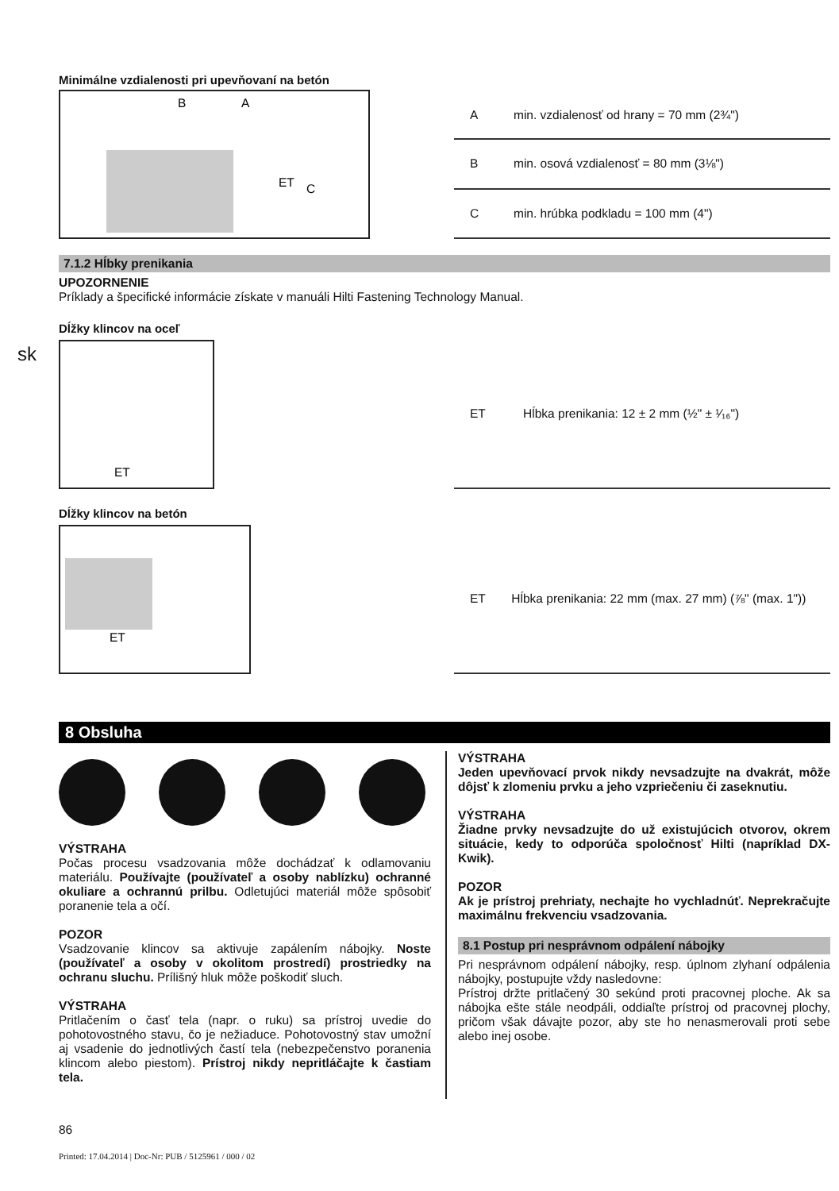sk
Minimálne vzdialenosti pri upevňovaní na betón
B
A
ET
C
| A | min. vzdialenosť od hrany = 70 mm (2¾") |
| B | min. osová vzdialenosť = 80 mm (3⅛") |
| C | min. hrúbka podkladu = 100 mm (4") |
7.1.2 Hĺbky prenikania
UPOZORNENIE
Príklady a špecifické informácie získate v manuáli Hilti Fastening Technology Manual.
Dĺžky klincov na oceľ
ET
| ET | Hĺbka prenikania: 12 ± 2 mm (½" ± ¹⁄₁₆") |
Dĺžky klincov na betón
ET
| ET | Hĺbka prenikania: 22 mm (max. 27 mm) (⅞" (max. 1")) |
8 Obsluha
VÝSTRAHA
Počas procesu vsadzovania môže dochádzať k odlamovaniu materiálu. Používajte (používateľ a osoby nablízku) ochranné okuliare a ochrannú prilbu. Odletujúci materiál môže spôsobiť poranenie tela a očí.
POZOR
Vsadzovanie klincov sa aktivuje zapálením nábojky. Noste (používateľ a osoby v okolitom prostredí) prostriedky na ochranu sluchu. Príliš­ný hluk môže poškodiť sluch.
VÝSTRAHA
Pritlačením o časť tela (napr. o ruku) sa prístroj uvedie do pohotovostného stavu, čo je nežiaduce. Pohotovostný stav umožní aj vsadenie do jednotlivých častí tela (nebezpečenstvo poranenia klincom alebo piestom). Prístroj nikdy nepritláčajte k častiam tela.
VÝSTRAHA
Jeden upevňovací prvok nikdy nevsadzujte na dvakrát, môže dôjsť k zlomeniu prvku a jeho vzpriečeniu či zaseknutiu.
VÝSTRAHA
Žiadne prvky nevsadzujte do už existujúcich otvorov, okrem situácie, kedy to odporúča spoločnosť Hilti (napríklad DX-Kwik).
POZOR
Ak je prístroj prehriaty, nechajte ho vychladnúť. Neprekračujte maximálnu frekvenciu vsadzovania.
8.1 Postup pri nesprávnom odpálení nábojky
Pri nesprávnom odpálení nábojky, resp. úplnom zlyhaní odpálenia nábojky, postupujte vždy nasledovne:
Prístroj držte pritlačený 30 sekúnd proti pracovnej ploche. Ak sa nábojka ešte stále neodpáli, oddiaľte prístroj od pracovnej plochy, pričom však dávajte pozor, aby ste ho nenasmerovali proti sebe alebo inej osobe.
86
Printed: 17.04.2014 | Doc-Nr: PUB / 5125961 / 000 / 02